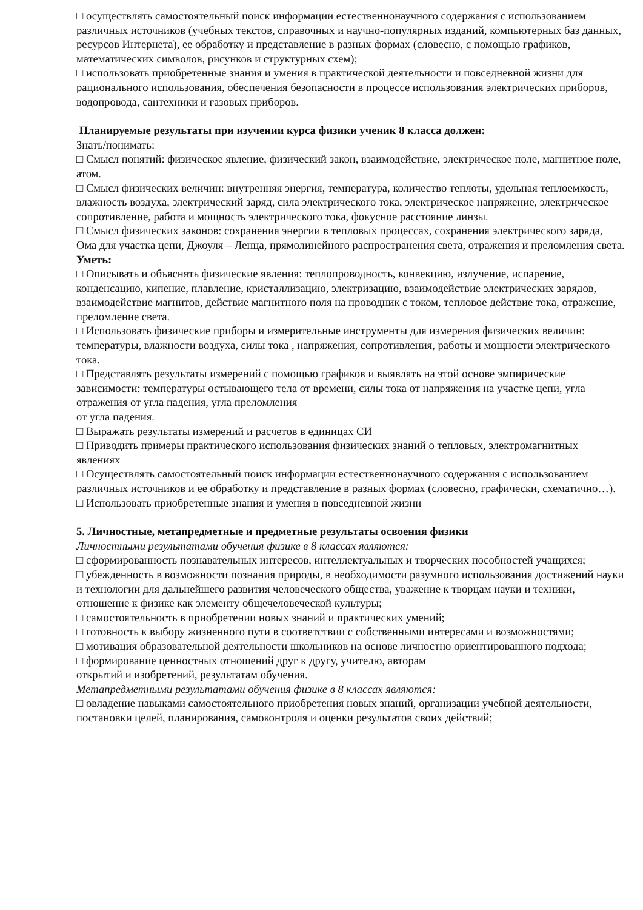□ осуществлять самостоятельный поиск информации естественнонаучного содержания с использованием различных источников (учебных текстов, справочных и научно-популярных изданий, компьютерных баз данных, ресурсов Интернета), ее обработку и представление в разных формах (словесно, с помощью графиков, математических символов, рисунков и структурных схем);
□ использовать приобретенные знания и умения в практической деятельности и повседневной жизни для рационального использования, обеспечения безопасности в процессе использования электрических приборов, водопровода, сантехники и газовых приборов.
Планируемые результаты при изучении курса физики ученик 8 класса должен:
Знать/понимать:
□ Смысл понятий: физическое явление, физический закон, взаимодействие, электрическое поле, магнитное поле, атом.
□ Смысл физических величин: внутренняя энергия, температура, количество теплоты, удельная теплоемкость, влажность воздуха, электрический заряд, сила электрического тока, электрическое напряжение, электрическое сопротивление, работа и мощность электрического тока, фокусное расстояние линзы.
□ Смысл физических законов: сохранения энергии в тепловых процессах, сохранения электрического заряда, Ома для участка цепи, Джоуля – Ленца, прямолинейного распространения света, отражения и преломления света.
Уметь:
□ Описывать и объяснять физические явления: теплопроводность, конвекцию, излучение, испарение, конденсацию, кипение, плавление, кристаллизацию, электризацию, взаимодействие электрических зарядов, взаимодействие магнитов, действие магнитного поля на проводник с током, тепловое действие тока, отражение, преломление света.
□ Использовать физические приборы и измерительные инструменты для измерения физических величин: температуры, влажности воздуха, силы тока , напряжения, сопротивления, работы и мощности электрического тока.
□ Представлять результаты измерений с помощью графиков и выявлять на этой основе эмпирические зависимости: температуры остывающего тела от времени, силы тока от напряжения на участке цепи, угла отражения от угла падения, угла преломления
от угла падения.
□ Выражать результаты измерений и расчетов в единицах СИ
□ Приводить примеры практического использования физических знаний о тепловых, электромагнитных явлениях
□ Осуществлять самостоятельный поиск информации естественнонаучного содержания с использованием различных источников и ее обработку и представление в разных формах (словесно, графически, схематично…).
□ Использовать приобретенные знания и умения в повседневной жизни
5. Личностные, метапредметные и предметные результаты освоения физики
Личностными результатами обучения физике в 8 классах являются:
□ сформированность познавательных интересов, интеллектуальных и творческих пособностей учащихся;
□ убежденность в возможности познания природы, в необходимости разумного использования достижений науки и технологии для дальнейшего развития человеческого общества, уважение к творцам науки и техники, отношение к физике как элементу общечеловеческой культуры;
□ самостоятельность в приобретении новых знаний и практических умений;
□ готовность к выбору жизненного пути в соответствии с собственными интересами и возможностями;
□ мотивация образовательной деятельности школьников на основе личностно ориентированного подхода;
□ формирование ценностных отношений друг к другу, учителю, авторам
открытий и изобретений, результатам обучения.
Метапредметными результатами обучения физике в 8 классах являются:
□ овладение навыками самостоятельного приобретения новых знаний, организации учебной деятельности, постановки целей, планирования, самоконтроля и оценки результатов своих действий;